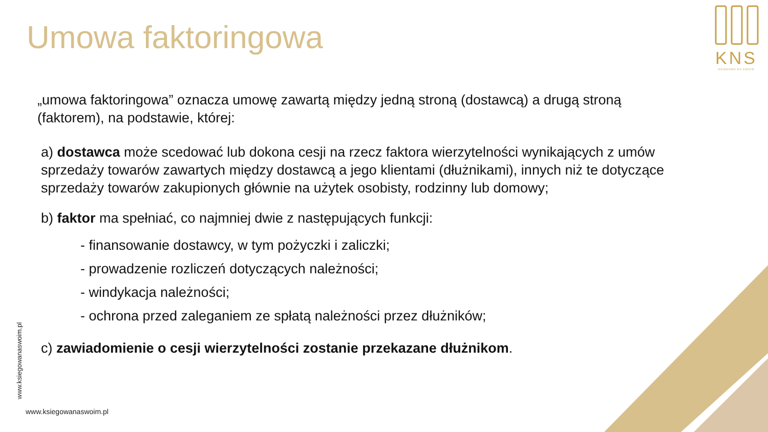KNS
KSIĘGOWA NA SWOIM
Umowa faktoringowa
„umowa faktoringowa” oznacza umowę zawartą między jedną stroną (dostawcą) a drugą stroną (faktorem), na podstawie, której:
a) dostawca może scedować lub dokona cesji na rzecz faktora wierzytelności wynikających z umów sprzedaży towarów zawartych między dostawcą a jego klientami (dłużnikami), innych niż te dotyczące sprzedaży towarów zakupionych głównie na użytek osobisty, rodzinny lub domowy;
b) faktor ma spełniać, co najmniej dwie z następujących funkcji:
- finansowanie dostawcy, w tym pożyczki i zaliczki;
- prowadzenie rozliczeń dotyczących należności;
- windykacja należności;
- ochrona przed zaleganiem ze spłatą należności przez dłużników;
c) zawiadomienie o cesji wierzytelności zostanie przekazane dłużnikom.
www.ksiegowanaswoim.pl
www.ksiegowanaswoim.pl